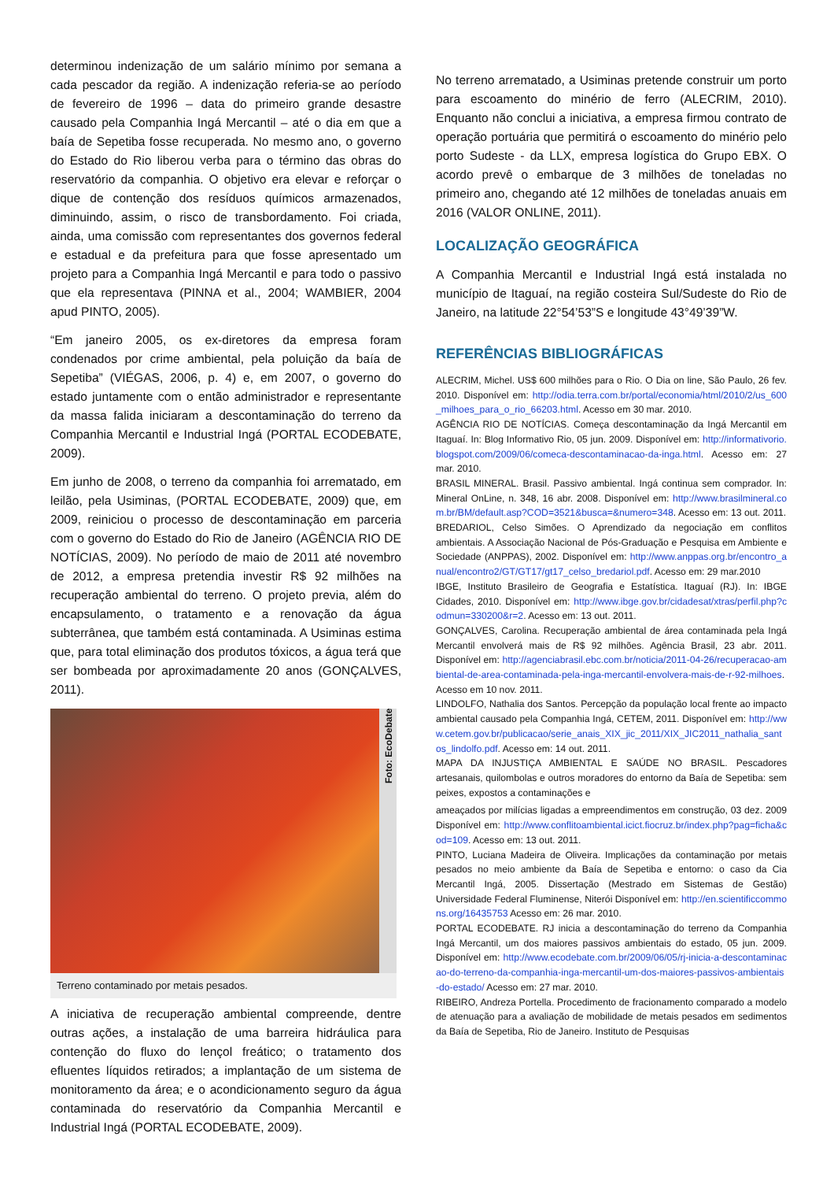determinou indenização de um salário mínimo por semana a cada pescador da região. A indenização referia-se ao período de fevereiro de 1996 – data do primeiro grande desastre causado pela Companhia Ingá Mercantil – até o dia em que a baía de Sepetiba fosse recuperada. No mesmo ano, o governo do Estado do Rio liberou verba para o término das obras do reservatório da companhia. O objetivo era elevar e reforçar o dique de contenção dos resíduos químicos armazenados, diminuindo, assim, o risco de transbordamento. Foi criada, ainda, uma comissão com representantes dos governos federal e estadual e da prefeitura para que fosse apresentado um projeto para a Companhia Ingá Mercantil e para todo o passivo que ela representava (PINNA et al., 2004; WAMBIER, 2004 apud PINTO, 2005).
“Em janeiro 2005, os ex-diretores da empresa foram condenados por crime ambiental, pela poluição da baía de Sepetiba” (VIÉGAS, 2006, p. 4) e, em 2007, o governo do estado juntamente com o então administrador e representante da massa falida iniciaram a descontaminação do terreno da Companhia Mercantil e Industrial Ingá (PORTAL ECODEBATE, 2009).
Em junho de 2008, o terreno da companhia foi arrematado, em leilão, pela Usiminas, (PORTAL ECODEBATE, 2009) que, em 2009, reiniciou o processo de descontaminação em parceria com o governo do Estado do Rio de Janeiro (AGÊNCIA RIO DE NOTÍCIAS, 2009). No período de maio de 2011 até novembro de 2012, a empresa pretendia investir R$ 92 milhões na recuperação ambiental do terreno. O projeto previa, além do encapsulamento, o tratamento e a renovação da água subterrânea, que também está contaminada. A Usiminas estima que, para total eliminação dos produtos tóxicos, a água terá que ser bombeada por aproximadamente 20 anos (GONÇALVES, 2011).
Foto: EcoDebate
Terreno contaminado por metais pesados.
A iniciativa de recuperação ambiental compreende, dentre outras ações, a instalação de uma barreira hidráulica para contenção do fluxo do lençol freático; o tratamento dos efluentes líquidos retirados; a implantação de um sistema de monitoramento da área; e o acondicionamento seguro da água contaminada do reservatório da Companhia Mercantil e Industrial Ingá (PORTAL ECODEBATE, 2009).
No terreno arrematado, a Usiminas pretende construir um porto para escoamento do minério de ferro (ALECRIM, 2010). Enquanto não conclui a iniciativa, a empresa firmou contrato de operação portuária que permitirá o escoamento do minério pelo porto Sudeste - da LLX, empresa logística do Grupo EBX. O acordo prevê o embarque de 3 milhões de toneladas no primeiro ano, chegando até 12 milhões de toneladas anuais em 2016 (VALOR ONLINE, 2011).
LOCALIZAÇÃO GEOGRÁFICA
A Companhia Mercantil e Industrial Ingá está instalada no município de Itaguaí, na região costeira Sul/Sudeste do Rio de Janeiro, na latitude 22°54’53”S e longitude 43°49’39”W.
REFERÊNCIAS BIBLIOGRÁFICAS
ALECRIM, Michel. US$ 600 milhões para o Rio. O Dia on line, São Paulo, 26 fev. 2010. Disponível em: http://odia.terra.com.br/portal/economia/html/2010/2/us_600_milhoes_para_o_rio_66203.html. Acesso em 30 mar. 2010.
AGÊNCIA RIO DE NOTÍCIAS. Começa descontaminação da Ingá Mercantil em Itaguaí. In: Blog Informativo Rio, 05 jun. 2009. Disponível em: http://informativorio.blogspot.com/2009/06/comeca-descontaminacao-da-inga.html. Acesso em: 27 mar. 2010.
BRASIL MINERAL. Brasil. Passivo ambiental. Ingá continua sem comprador. In: Mineral OnLine, n. 348, 16 abr. 2008. Disponível em: http://www.brasilmineral.com.br/BM/default.asp?COD=3521&busca=&numero=348. Acesso em: 13 out. 2011.
BREDARIOL, Celso Simões. O Aprendizado da negociação em conflitos ambientais. A Associação Nacional de Pós-Graduação e Pesquisa em Ambiente e Sociedade (ANPPAS), 2002. Disponível em: http://www.anppas.org.br/encontro_anual/encontro2/GT/GT17/gt17_celso_bredariol.pdf. Acesso em: 29 mar.2010
IBGE, Instituto Brasileiro de Geografia e Estatística. Itaguaí (RJ). In: IBGE Cidades, 2010. Disponível em: http://www.ibge.gov.br/cidadesat/xtras/perfil.php?codmun=330200&r=2. Acesso em: 13 out. 2011.
GONÇALVES, Carolina. Recuperação ambiental de área contaminada pela Ingá Mercantil envolverá mais de R$ 92 milhões. Agência Brasil, 23 abr. 2011. Disponível em: http://agenciabrasil.ebc.com.br/noticia/2011-04-26/recuperacao-ambiental-de-area-contaminada-pela-inga-mercantil-envolvera-mais-de-r-92-milhoes. Acesso em 10 nov. 2011.
LINDOLFO, Nathalia dos Santos. Percepção da população local frente ao impacto ambiental causado pela Companhia Ingá, CETEM, 2011. Disponível em: http://www.cetem.gov.br/publicacao/serie_anais_XIX_jic_2011/XIX_JIC2011_nathalia_santos_lindolfo.pdf. Acesso em: 14 out. 2011.
MAPA DA INJUSTIÇA AMBIENTAL E SAÚDE NO BRASIL. Pescadores artesanais, quilombolas e outros moradores do entorno da Baía de Sepetiba: sem peixes, expostos a contaminações e
ameaçados por milícias ligadas a empreendimentos em construção, 03 dez. 2009 Disponível em: http://www.conflitoambiental.icict.fiocruz.br/index.php?pag=ficha&cod=109. Acesso em: 13 out. 2011.
PINTO, Luciana Madeira de Oliveira. Implicações da contaminação por metais pesados no meio ambiente da Baía de Sepetiba e entorno: o caso da Cia Mercantil Ingá, 2005. Dissertação (Mestrado em Sistemas de Gestão) Universidade Federal Fluminense, Niterói Disponível em: http://en.scientificcommons.org/16435753 Acesso em: 26 mar. 2010.
PORTAL ECODEBATE. RJ inicia a descontaminação do terreno da Companhia Ingá Mercantil, um dos maiores passivos ambientais do estado, 05 jun. 2009. Disponível em: http://www.ecodebate.com.br/2009/06/05/rj-inicia-a-descontaminacao-do-terreno-da-companhia-inga-mercantil-um-dos-maiores-passivos-ambientais-do-estado/ Acesso em: 27 mar. 2010.
RIBEIRO, Andreza Portella. Procedimento de fracionamento comparado a modelo de atenuação para a avaliação de mobilidade de metais pesados em sedimentos da Baía de Sepetiba, Rio de Janeiro. Instituto de Pesquisas